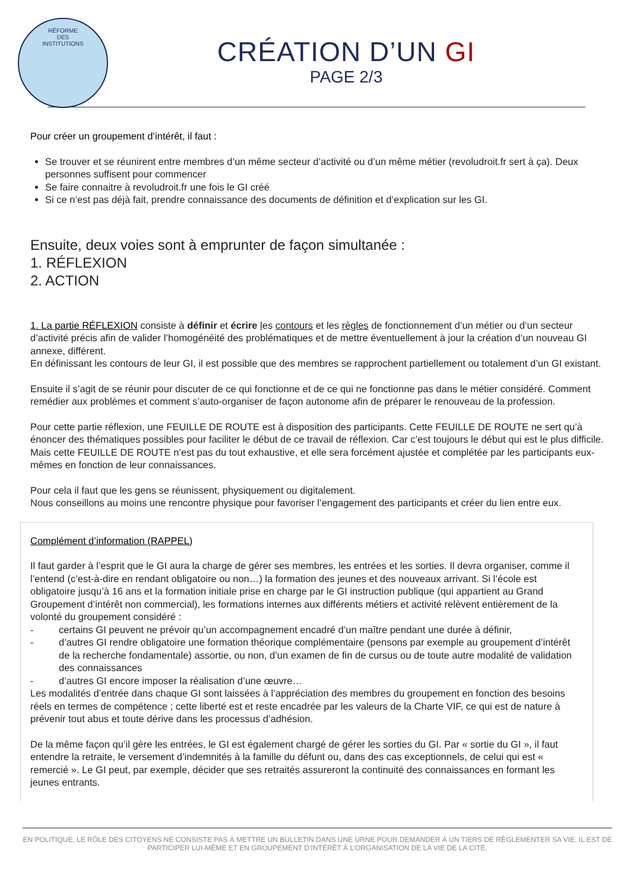RÉFORME
DES
INSTITUTIONS
CRÉATION D’UN GI
PAGE 2/3
Pour créer un groupement d’intérêt, il faut :
Se trouver et se réunirent entre membres d’un même secteur d’activité ou d’un même métier (revoludroit.fr sert à ça). Deux personnes suffisent pour commencer
Se faire connaitre à revoludroit.fr une fois le GI créé
Si ce n’est pas déjà fait, prendre connaissance des documents de définition et d’explication sur les GI.
Ensuite, deux voies sont à emprunter de façon simultanée :
1. RÉFLEXION
2. ACTION
1. La partie RÉFLEXION consiste à définir et écrire les contours et les règles de fonctionnement d’un métier ou d’un secteur d’activité précis afin de valider l’homogénéité des problématiques et de mettre éventuellement à jour la création d’un nouveau GI annexe, différent.
En définissant les contours de leur GI, il est possible que des membres se rapprochent partiellement ou totalement d’un GI existant.
Ensuite il s’agit de se réunir pour discuter de ce qui fonctionne et de ce qui ne fonctionne pas dans le métier considéré. Comment remédier aux problèmes et comment s’auto-organiser de façon autonome afin de préparer le renouveau de la profession.
Pour cette partie réflexion, une FEUILLE DE ROUTE est à disposition des participants. Cette FEUILLE DE ROUTE ne sert qu’à énoncer des thématiques possibles pour faciliter le début de ce travail de réflexion. Car c’est toujours le début qui est le plus difficile. Mais cette FEUILLE DE ROUTE n’est pas du tout exhaustive, et elle sera forcément ajustée et complétée par les participants eux-mêmes en fonction de leur connaissances.
Pour cela il faut que les gens se réunissent, physiquement ou digitalement.
Nous conseillons au moins une rencontre physique pour favoriser l’engagement des participants et créer du lien entre eux.
Complément d’information (RAPPEL)
Il faut garder à l’esprit que le GI aura la charge de gérer ses membres, les entrées et les sorties. Il devra organiser, comme il l’entend (c’est-à-dire en rendant obligatoire ou non…) la formation des jeunes et des nouveaux arrivant. Si l’école est obligatoire jusqu’à 16 ans et la formation initiale prise en charge par le GI instruction publique (qui appartient au Grand Groupement d’intérêt non commercial), les formations internes aux différents métiers et activité relèvent entièrement de la volonté du groupement considéré :
- certains GI peuvent ne prévoir qu’un accompagnement encadré d’un maître pendant une durée à définir,
- d’autres GI rendre obligatoire une formation théorique complémentaire (pensons par exemple au groupement d’intérêt de la recherche fondamentale) assortie, ou non, d’un examen de fin de cursus ou de toute autre modalité de validation des connaissances
- d’autres GI encore imposer la réalisation d’une œuvre…
Les modalités d’entrée dans chaque GI sont laissées à l’appréciation des membres du groupement en fonction des besoins réels en termes de compétence ; cette liberté est et reste encadrée par les valeurs de la Charte VIF, ce qui est de nature à prévenir tout abus et toute dérive dans les processus d’adhésion.
De la même façon qu’il gère les entrées, le GI est également chargé de gérer les sorties du GI. Par « sortie du GI », il faut entendre la retraite, le versement d’indemnités à la famille du défunt ou, dans des cas exceptionnels, de celui qui est « remercié ». Le GI peut, par exemple, décider que ses retraités assureront la continuité des connaissances en formant les jeunes entrants.
EN POLITIQUE, LE RÔLE DES CITOYENS NE CONSISTE PAS À METTRE UN BULLETIN DANS UNE URNE POUR DEMANDER À UN TIERS DE RÈGLEMENTER SA VIE. IL EST DE PARTICIPER LUI-MÊME ET EN GROUPEMENT D’INTÉRÊT À L’ORGANISATION DE LA VIE DE LA CITÉ.